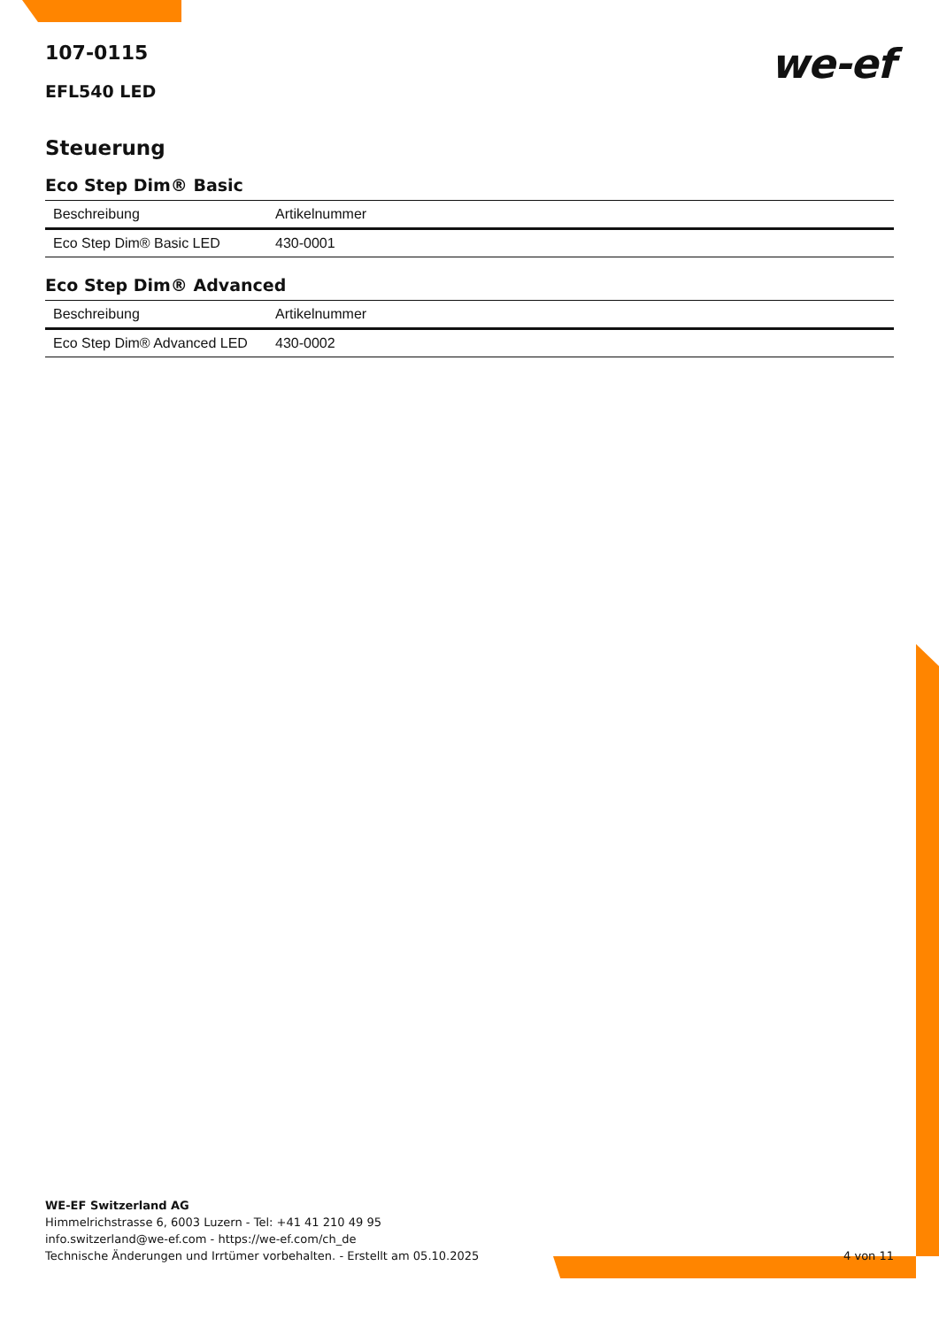we-ef
107-0115
EFL540 LED
Steuerung
Eco Step Dim® Basic
| Beschreibung | Artikelnummer |
| --- | --- |
| Eco Step Dim® Basic LED | 430-0001 |
Eco Step Dim® Advanced
| Beschreibung | Artikelnummer |
| --- | --- |
| Eco Step Dim® Advanced LED | 430-0002 |
WE-EF Switzerland AG
Himmelrichstrasse 6, 6003 Luzern - Tel: +41 41 210 49 95
info.switzerland@we-ef.com - https://we-ef.com/ch_de
4 von 11 Technische Änderungen und Irrtümer vorbehalten. - Erstellt am 05.10.2025